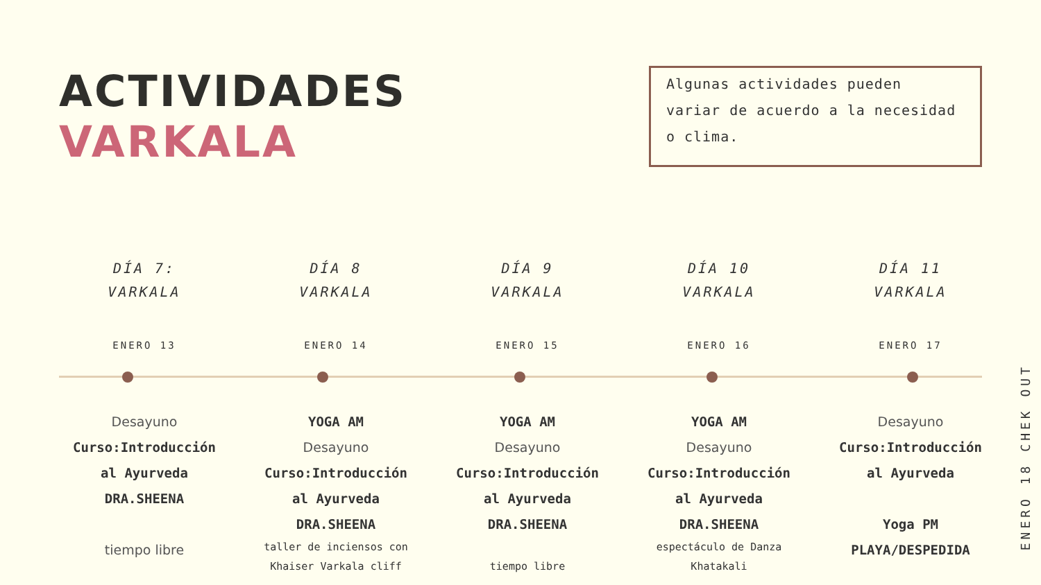ACTIVIDADES VARKALA
Algunas actividades pueden variar de acuerdo a la necesidad o clima.
DÍA 7:
VARKALA
ENERO 13
Desayuno
Curso:Introducción
al Ayurveda
DRA.SHEENA
tiempo libre
DÍA 8
VARKALA
ENERO 14
YOGA AM
Desayuno
Curso:Introducción
al Ayurveda
DRA.SHEENA
taller de inciensos con
Khaiser Varkala cliff
DÍA 9
VARKALA
ENERO 15
YOGA AM
Desayuno
Curso:Introducción
al Ayurveda
DRA.SHEENA
tiempo libre
DÍA 10
VARKALA
ENERO 16
YOGA AM
Desayuno
Curso:Introducción
al Ayurveda
DRA.SHEENA
espectáculo de Danza
Khatakali
DÍA 11
VARKALA
ENERO 17
Desayuno
Curso:Introducción
al Ayurveda
Yoga PM
PLAYA/DESPEDIDA
ENERO 18 CHEK OUT